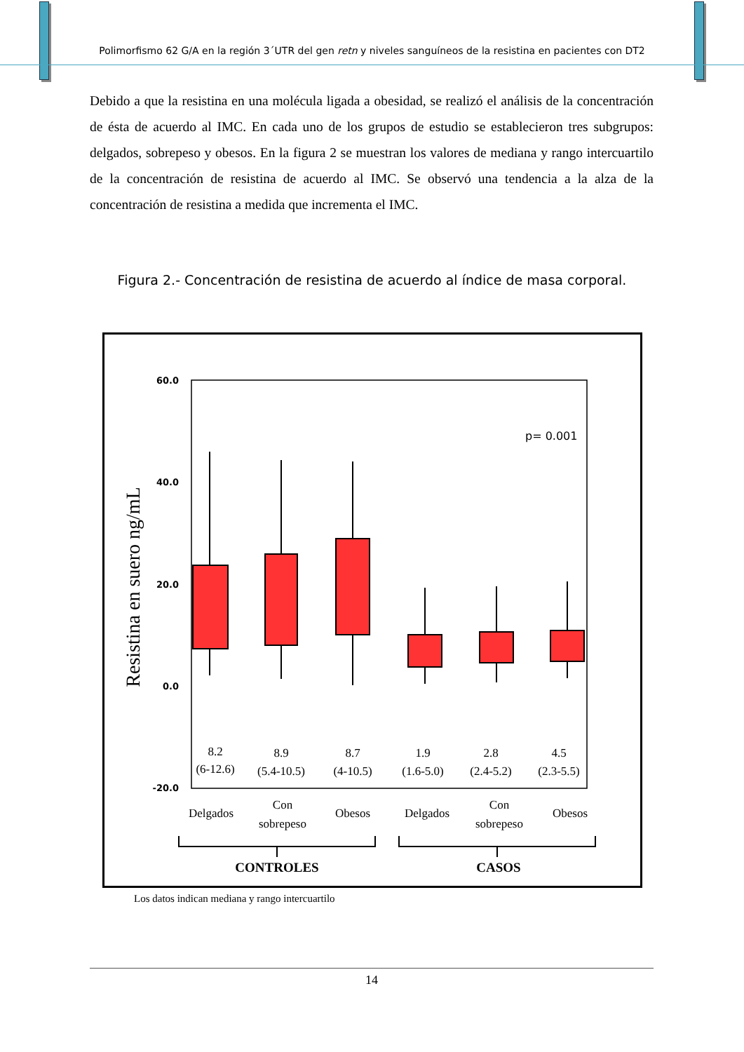Polimorfismo 62 G/A en la región 3´UTR del gen retn y niveles sanguíneos de la resistina en pacientes con DT2
Debido a que la resistina en una molécula ligada a obesidad, se realizó el análisis de la concentración de ésta de acuerdo al IMC. En cada uno de los grupos de estudio se establecieron tres subgrupos: delgados, sobrepeso y obesos. En la figura 2 se muestran los valores de mediana y rango intercuartilo de la concentración de resistina de acuerdo al IMC. Se observó una tendencia a la alza de la concentración de resistina a medida que incrementa el IMC.
Figura 2.- Concentración de resistina de acuerdo al índice de masa corporal.
60.0
40.0
20.0
0.0
-20.0
Resistina en suero ng/mL
p= 0.001
8.2
(6-12.6)
8.9
(5.4-10.5)
8.7
(4-10.5)
1.9
(1.6-5.0)
2.8
(2.4-5.2)
4.5
(2.3-5.5)
Delgados
Con
sobrepeso
Obesos
Delgados
Con
sobrepeso
Obesos
CONTROLES
CASOS
Los datos indican mediana y rango intercuartilo
14